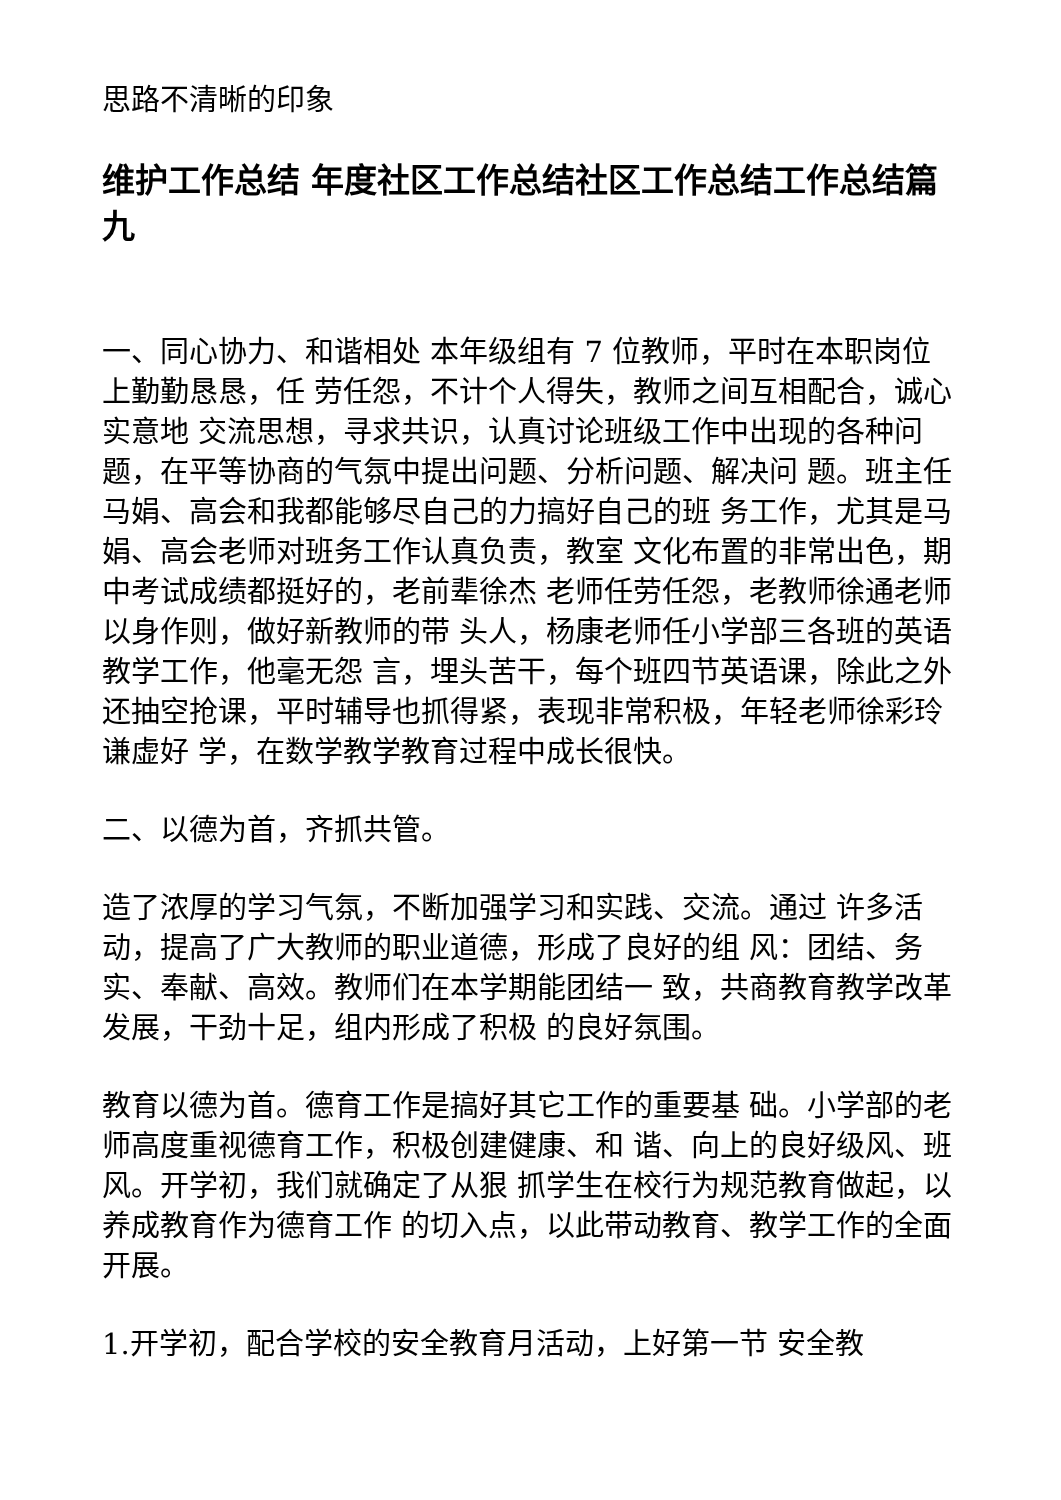思路不清晰的印象
维护工作总结 年度社区工作总结社区工作总结工作总结篇九
一、同心协力、和谐相处 本年级组有 7 位教师，平时在本职岗位上勤勤恳恳，任 劳任怨，不计个人得失，教师之间互相配合，诚心实意地 交流思想，寻求共识，认真讨论班级工作中出现的各种问 题，在平等协商的气氛中提出问题、分析问题、解决问 题。班主任马娟、高会和我都能够尽自己的力搞好自己的班 务工作，尤其是马娟、高会老师对班务工作认真负责，教室 文化布置的非常出色，期中考试成绩都挺好的，老前辈徐杰 老师任劳任怨，老教师徐通老师以身作则，做好新教师的带 头人，杨康老师任小学部三各班的英语教学工作，他毫无怨 言，埋头苦干，每个班四节英语课，除此之外还抽空抢课，平时辅导也抓得紧，表现非常积极，年轻老师徐彩玲谦虚好 学，在数学教学教育过程中成长很快。
二、以德为首，齐抓共管。
造了浓厚的学习气氛，不断加强学习和实践、交流。通过 许多活动，提高了广大教师的职业道德，形成了良好的组 风：团结、务实、奉献、高效。教师们在本学期能团结一 致，共商教育教学改革发展，干劲十足，组内形成了积极 的良好氛围。
教育以德为首。德育工作是搞好其它工作的重要基 础。小学部的老师高度重视德育工作，积极创建健康、和 谐、向上的良好级风、班风。开学初，我们就确定了从狠 抓学生在校行为规范教育做起，以养成教育作为德育工作 的切入点，以此带动教育、教学工作的全面开展。
1.开学初，配合学校的安全教育月活动，上好第一节 安全教